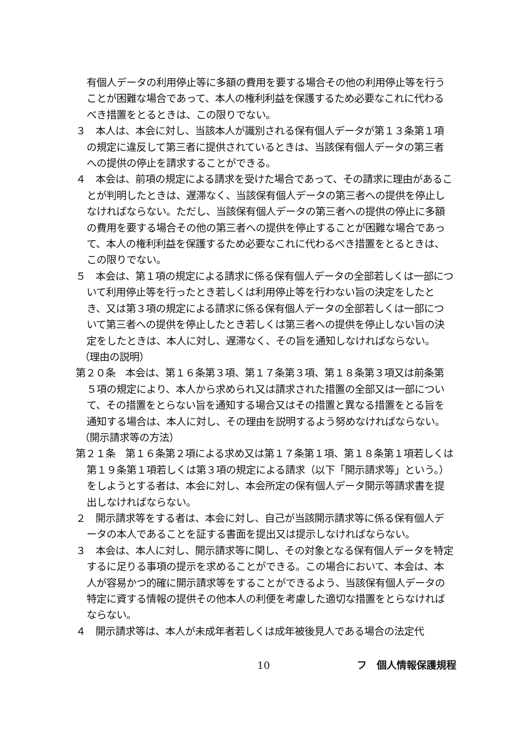有個人データの利用停止等に多額の費用を要する場合その他の利用停止等を行うことが困難な場合であって、本人の権利利益を保護するため必要なこれに代わるべき措置をとるときは、この限りでない。
３　本人は、本会に対し、当該本人が識別される保有個人データが第１３条第１項の規定に違反して第三者に提供されているときは、当該保有個人データの第三者への提供の停止を請求することができる。
４　本会は、前項の規定による請求を受けた場合であって、その請求に理由があることが判明したときは、遅滞なく、当該保有個人データの第三者への提供を停止しなければならない。ただし、当該保有個人データの第三者への提供の停止に多額の費用を要する場合その他の第三者への提供を停止することが困難な場合であって、本人の権利利益を保護するため必要なこれに代わるべき措置をとるときは、この限りでない。
５　本会は、第１項の規定による請求に係る保有個人データの全部若しくは一部について利用停止等を行ったとき若しくは利用停止等を行わない旨の決定をしたとき、又は第３項の規定による請求に係る保有個人データの全部若しくは一部について第三者への提供を停止したとき若しくは第三者への提供を停止しない旨の決定をしたときは、本人に対し、遅滞なく、その旨を通知しなければならない。
（理由の説明）
第２０条　本会は、第１６条第３項、第１７条第３項、第１８条第３項又は前条第５項の規定により、本人から求められ又は請求された措置の全部又は一部について、その措置をとらない旨を通知する場合又はその措置と異なる措置をとる旨を通知する場合は、本人に対し、その理由を説明するよう努めなければならない。
（開示請求等の方法）
第２１条　第１６条第２項による求め又は第１７条第１項、第１８条第１項若しくは第１９条第１項若しくは第３項の規定による請求（以下「開示請求等」という。）をしようとする者は、本会に対し、本会所定の保有個人データ開示等請求書を提出しなければならない。
２　開示請求等をする者は、本会に対し、自己が当該開示請求等に係る保有個人データの本人であることを証する書面を提出又は提示しなければならない。
３　本会は、本人に対し、開示請求等に関し、その対象となる保有個人データを特定するに足りる事項の提示を求めることができる。この場合において、本会は、本人が容易かつ的確に開示請求等をすることができるよう、当該保有個人データの特定に資する情報の提供その他本人の利便を考慮した適切な措置をとらなければならない。
４　開示請求等は、本人が未成年者若しくは成年被後見人である場合の法定代
10 フ　個人情報保護規程